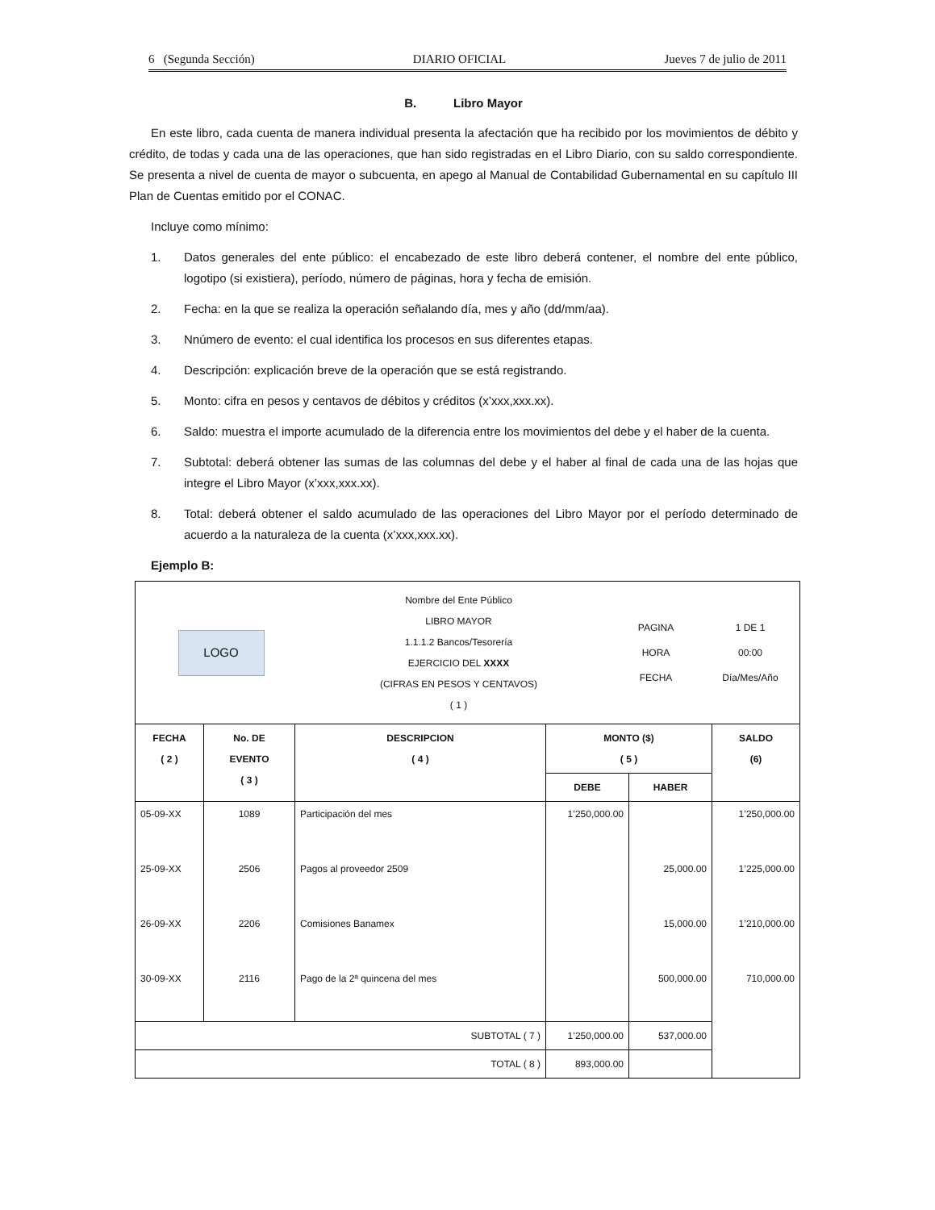6 (Segunda Sección) DIARIO OFICIAL Jueves 7 de julio de 2011
B. Libro Mayor
En este libro, cada cuenta de manera individual presenta la afectación que ha recibido por los movimientos de débito y crédito, de todas y cada una de las operaciones, que han sido registradas en el Libro Diario, con su saldo correspondiente. Se presenta a nivel de cuenta de mayor o subcuenta, en apego al Manual de Contabilidad Gubernamental en su capítulo III Plan de Cuentas emitido por el CONAC.
Incluye como mínimo:
1. Datos generales del ente público: el encabezado de este libro deberá contener, el nombre del ente público, logotipo (si existiera), período, número de páginas, hora y fecha de emisión.
2. Fecha: en la que se realiza la operación señalando día, mes y año (dd/mm/aa).
3. Nnúmero de evento: el cual identifica los procesos en sus diferentes etapas.
4. Descripción: explicación breve de la operación que se está registrando.
5. Monto: cifra en pesos y centavos de débitos y créditos (x’xxx,xxx.xx).
6. Saldo: muestra el importe acumulado de la diferencia entre los movimientos del debe y el haber de la cuenta.
7. Subtotal: deberá obtener las sumas de las columnas del debe y el haber al final de cada una de las hojas que integre el Libro Mayor (x’xxx,xxx.xx).
8. Total: deberá obtener el saldo acumulado de las operaciones del Libro Mayor por el período determinado de acuerdo a la naturaleza de la cuenta (x’xxx,xxx.xx).
Ejemplo B:
| / LOGO / Nombre del Ente Público LIBRO MAYOR 1.1.1.2 Bancos/Tesorería EJERCICIO DEL XXXX (CIFRAS EN PESOS Y CENTAVOS) ( 1 ) / PAGINA HORA FECHA / 1 DE 1 00:00 Día/Mes/Año / | | | | | |
| FECHA ( 2 ) | No. DE EVENTO ( 3 ) | DESCRIPCION ( 4 ) | MONTO ($) ( 5 ) | | SALDO (6) |
| | | | DEBE | HABER | |
| 05-09-XX | 1089 | Participación del mes | 1’250,000.00 | | 1’250,000.00 |
| 25-09-XX | 2506 | Pagos al proveedor 2509 | | 25,000.00 | 1’225,000.00 |
| 26-09-XX | 2206 | Comisiones Banamex | | 15,000.00 | 1’210,000.00 |
| 30-09-XX | 2116 | Pago de la 2ª quincena del mes | | 500,000.00 | 710,000.00 |
| SUBTOTAL ( 7 ) | | | 1’250,000.00 | 537,000.00 | |
| TOTAL ( 8 ) | | | 893,000.00 | | |